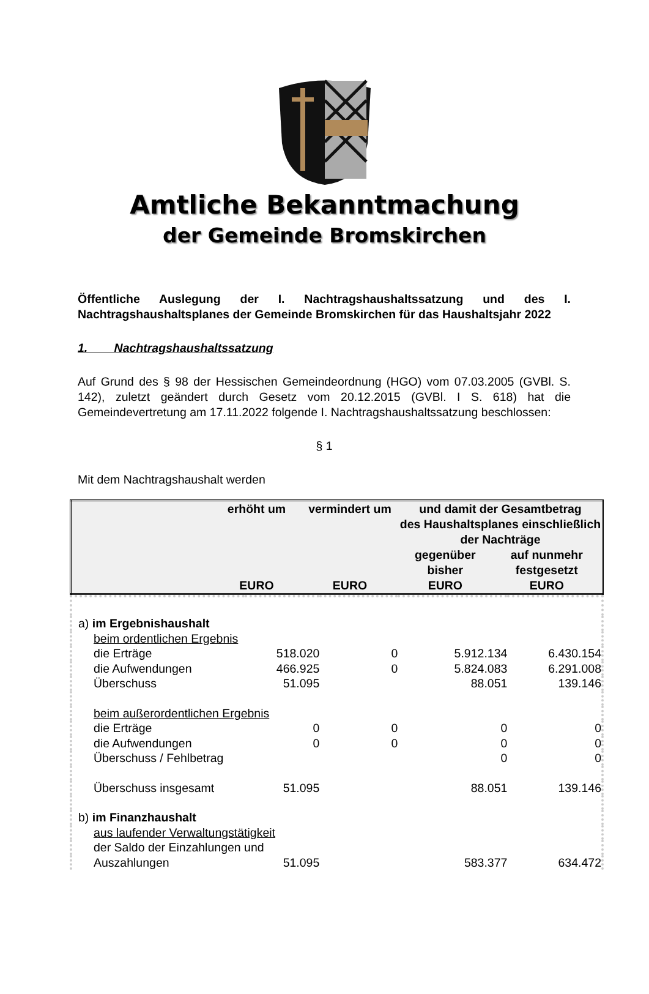Amtliche Bekanntmachung
der Gemeinde Bromskirchen
Öffentliche Auslegung der I. Nachtragshaushaltssatzung und des I. Nachtragshaushaltsplanes der Gemeinde Bromskirchen für das Haushaltsjahr 2022
1. Nachtragshaushaltssatzung
Auf Grund des § 98 der Hessischen Gemeindeordnung (HGO) vom 07.03.2005 (GVBl. S. 142), zuletzt geändert durch Gesetz vom 20.12.2015 (GVBl. I S. 618) hat die Gemeindevertretung am 17.11.2022 folgende I. Nachtragshaushaltssatzung beschlossen:
§ 1
Mit dem Nachtragshaushalt werden
| | erhöht um EURO | vermindert um EURO | und damit der Gesamtbetrag des Haushaltsplanes einschließlich der Nachträge | |
| --- | --- | --- | --- | --- |
| | | | gegenüber bisher | auf nunmehr festgesetzt |
| | | | EURO | EURO |
| a) im Ergebnishaushalt | | | | |
| beim ordentlichen Ergebnis | | | | |
| die Erträge | 518.020 | 0 | 5.912.134 | 6.430.154 |
| die Aufwendungen | 466.925 | 0 | 5.824.083 | 6.291.008 |
| Überschuss | 51.095 | | 88.051 | 139.146 |
| beim außerordentlichen Ergebnis | | | | |
| die Erträge | 0 | 0 | 0 | 0 |
| die Aufwendungen | 0 | 0 | 0 | 0 |
| Überschuss / Fehlbetrag | | | 0 | 0 |
| Überschuss insgesamt | 51.095 | | 88.051 | 139.146 |
| b) im Finanzhaushalt | | | | |
| aus laufender Verwaltungstätigkeit | | | | |
| der Saldo der Einzahlungen und | | | | |
| Auszahlungen | 51.095 | | 583.377 | 634.472 |